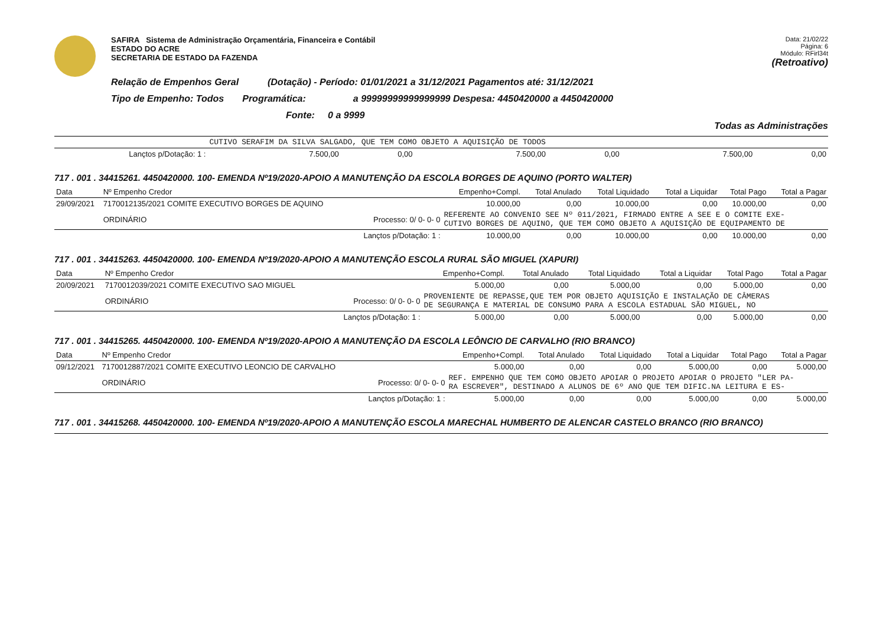SAFIRA Sistema de Administração Orçamentária, Financeira e Contábil
ESTADO DO ACRE
SECRETARIA DE ESTADO DA FAZENDA
Data: 21/02/22
Página: 6
Módulo: RFirl34t
(Retroativo)
Relação de Empenhos Geral (Dotação) - Período: 01/01/2021 a 31/12/2021 Pagamentos até: 31/12/2021
Tipo de Empenho: Todos Programática: a 99999999999999999 Despesa: 4450420000 a 4450420000
Fonte: 0 a 9999
Todas as Administrações
| | | CUTIVO SERAFIM DA SILVA SALGADO, QUE TEM COMO OBJETO A AQUISIÇÃO DE TODOS | | | | | |
| | Lançtos p/Dotação: 1 : | 7.500,00 | 0,00 | 7.500,00 | 0,00 | 7.500,00 | 0,00 |
717 . 001 . 34415261. 4450420000. 100- EMENDA Nº19/2020-APOIO A MANUTENÇÃO DA ESCOLA BORGES DE AQUINO (PORTO WALTER)
| Data | Nº Empenho Credor | | Empenho+Compl. | Total Anulado | Total Liquidado | Total a Liquidar | Total Pago | Total a Pagar |
| 29/09/2021 | 7170012135/2021 COMITE EXECUTIVO BORGES DE AQUINO | | 10.000,00 | 0,00 | 10.000,00 | 0,00 | 10.000,00 | 0,00 |
| | ORDINÁRIO | Processo: 0/ 0- 0- 0 | REFERENTE AO CONVENIO SEE Nº 011/2021, FIRMADO ENTRE A SEE E O COMITE EXE- CUTIVO BORGES DE AQUINO, QUE TEM COMO OBJETO A AQUISIÇÃO DE EQUIPAMENTO DE | | | | | |
| | | Lançtos p/Dotação: 1 : | 10.000,00 | 0,00 | 10.000,00 | 0,00 | 10.000,00 | 0,00 |
717 . 001 . 34415263. 4450420000. 100- EMENDA Nº19/2020-APOIO A MANUTENÇÃO ESCOLA RURAL SÃO MIGUEL (XAPURI)
| Data | Nº Empenho Credor | | Empenho+Compl. | Total Anulado | Total Liquidado | Total a Liquidar | Total Pago | Total a Pagar |
| 20/09/2021 | 7170012039/2021 COMITE EXECUTIVO SAO MIGUEL | | 5.000,00 | 0,00 | 5.000,00 | 0,00 | 5.000,00 | 0,00 |
| | ORDINÁRIO | Processo: 0/ 0- 0- 0 | PROVENIENTE DE REPASSE,QUE TEM POR OBJETO AQUISIÇÃO E INSTALAÇÃO DE CÂMERAS DE SEGURANÇA E MATERIAL DE CONSUMO PARA A ESCOLA ESTADUAL SÃO MIGUEL, NO | | | | | |
| | | Lançtos p/Dotação: 1 : | 5.000,00 | 0,00 | 5.000,00 | 0,00 | 5.000,00 | 0,00 |
717 . 001 . 34415265. 4450420000. 100- EMENDA Nº19/2020-APOIO A MANUTENÇÃO DA ESCOLA LEÔNCIO DE CARVALHO (RIO BRANCO)
| Data | Nº Empenho Credor | | Empenho+Compl. | Total Anulado | Total Liquidado | Total a Liquidar | Total Pago | Total a Pagar |
| 09/12/2021 | 7170012887/2021 COMITE EXECUTIVO LEONCIO DE CARVALHO | | 5.000,00 | 0,00 | 0,00 | 5.000,00 | 0,00 | 5.000,00 |
| | ORDINÁRIO | Processo: 0/ 0- 0- 0 | REF. EMPENHO QUE TEM COMO OBJETO APOIAR O PROJETO APOIAR O PROJETO "LER PA- RA ESCREVER", DESTINADO A ALUNOS DE 6º ANO QUE TEM DIFIC.NA LEITURA E ES- | | | | | |
| | | Lançtos p/Dotação: 1 : | 5.000,00 | 0,00 | 0,00 | 5.000,00 | 0,00 | 5.000,00 |
717 . 001 . 34415268. 4450420000. 100- EMENDA Nº19/2020-APOIO A MANUTENÇÃO ESCOLA MARECHAL HUMBERTO DE ALENCAR CASTELO BRANCO (RIO BRANCO)